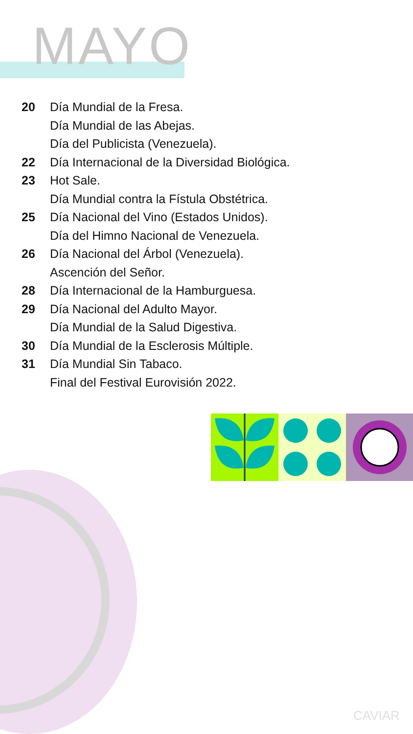MAYO
20 Día Mundial de la Fresa.
Día Mundial de las Abejas.
Día del Publicista (Venezuela).
22 Día Internacional de la Diversidad Biológica.
23 Hot Sale.
Día Mundial contra la Fístula Obstétrica.
25 Día Nacional del Vino (Estados Unidos).
Día del Himno Nacional de Venezuela.
26 Día Nacional del Árbol (Venezuela).
Ascención del Señor.
28 Día Internacional de la Hamburguesa.
29 Día Nacional del Adulto Mayor.
Día Mundial de la Salud Digestiva.
30 Día Mundial de la Esclerosis Múltiple.
31 Día Mundial Sin Tabaco.
Final del Festival Eurovisión 2022.
CAVIAR